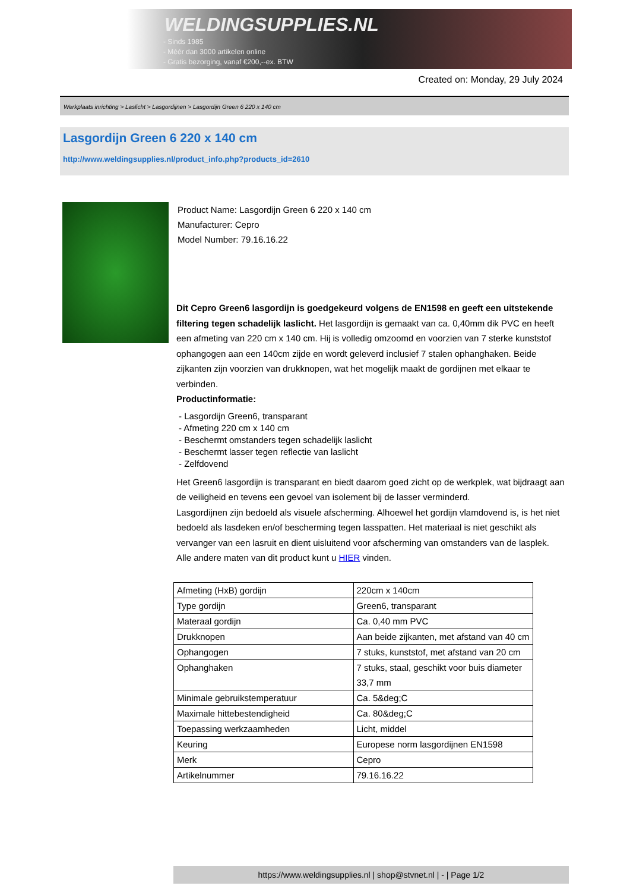WELDINGSUPPLIES.NL
- Sinds 1985
- Méér dan 3000 artikelen online
- Gratis bezorging, vanaf €200,--ex. BTW
Created on: Monday, 29 July 2024
Werkplaats inrichting > Laslicht > Lasgordijnen > Lasgordijn Green 6 220 x 140 cm
Lasgordijn Green 6 220 x 140 cm
http://www.weldingsupplies.nl/product_info.php?products_id=2610
Product Name: Lasgordijn Green 6 220 x 140 cm
Manufacturer: Cepro
Model Number: 79.16.16.22
Dit Cepro Green6 lasgordijn is goedgekeurd volgens de EN1598 en geeft een uitstekende filtering tegen schadelijk laslicht. Het lasgordijn is gemaakt van ca. 0,40mm dik PVC en heeft een afmeting van 220 cm x 140 cm. Hij is volledig omzoomd en voorzien van 7 sterke kunststof ophangogen aan een 140cm zijde en wordt geleverd inclusief 7 stalen ophanghaken. Beide zijkanten zijn voorzien van drukknopen, wat het mogelijk maakt de gordijnen met elkaar te verbinden.
Productinformatie:
- Lasgordijn Green6, transparant
- Afmeting 220 cm x 140 cm
- Beschermt omstanders tegen schadelijk laslicht
- Beschermt lasser tegen reflectie van laslicht
- Zelfdovend
Het Green6 lasgordijn is transparant en biedt daarom goed zicht op de werkplek, wat bijdraagt aan de veiligheid en tevens een gevoel van isolement bij de lasser verminderd.
Lasgordijnen zijn bedoeld als visuele afscherming. Alhoewel het gordijn vlamdovend is, is het niet bedoeld als lasdeken en/of bescherming tegen lasspatten. Het materiaal is niet geschikt als vervanger van een lasruit en dient uisluitend voor afscherming van omstanders van de lasplek.
Alle andere maten van dit product kunt u HIER vinden.
| Afmeting (HxB) gordijn | 220cm x 140cm |
| Type gordijn | Green6, transparant |
| Materaal gordijn | Ca. 0,40 mm PVC |
| Drukknopen | Aan beide zijkanten, met afstand van 40 cm |
| Ophangogen | 7 stuks, kunststof, met afstand van 20 cm |
| Ophanghaken | 7 stuks, staal, geschikt voor buis diameter 33,7 mm |
| Minimale gebruikstemperatuur | Ca. 5&deg;C |
| Maximale hittebestendigheid | Ca. 80&deg;C |
| Toepassing werkzaamheden | Licht, middel |
| Keuring | Europese norm lasgordijnen EN1598 |
| Merk | Cepro |
| Artikelnummer | 79.16.16.22 |
https://www.weldingsupplies.nl | shop@stvnet.nl | - | Page 1/2